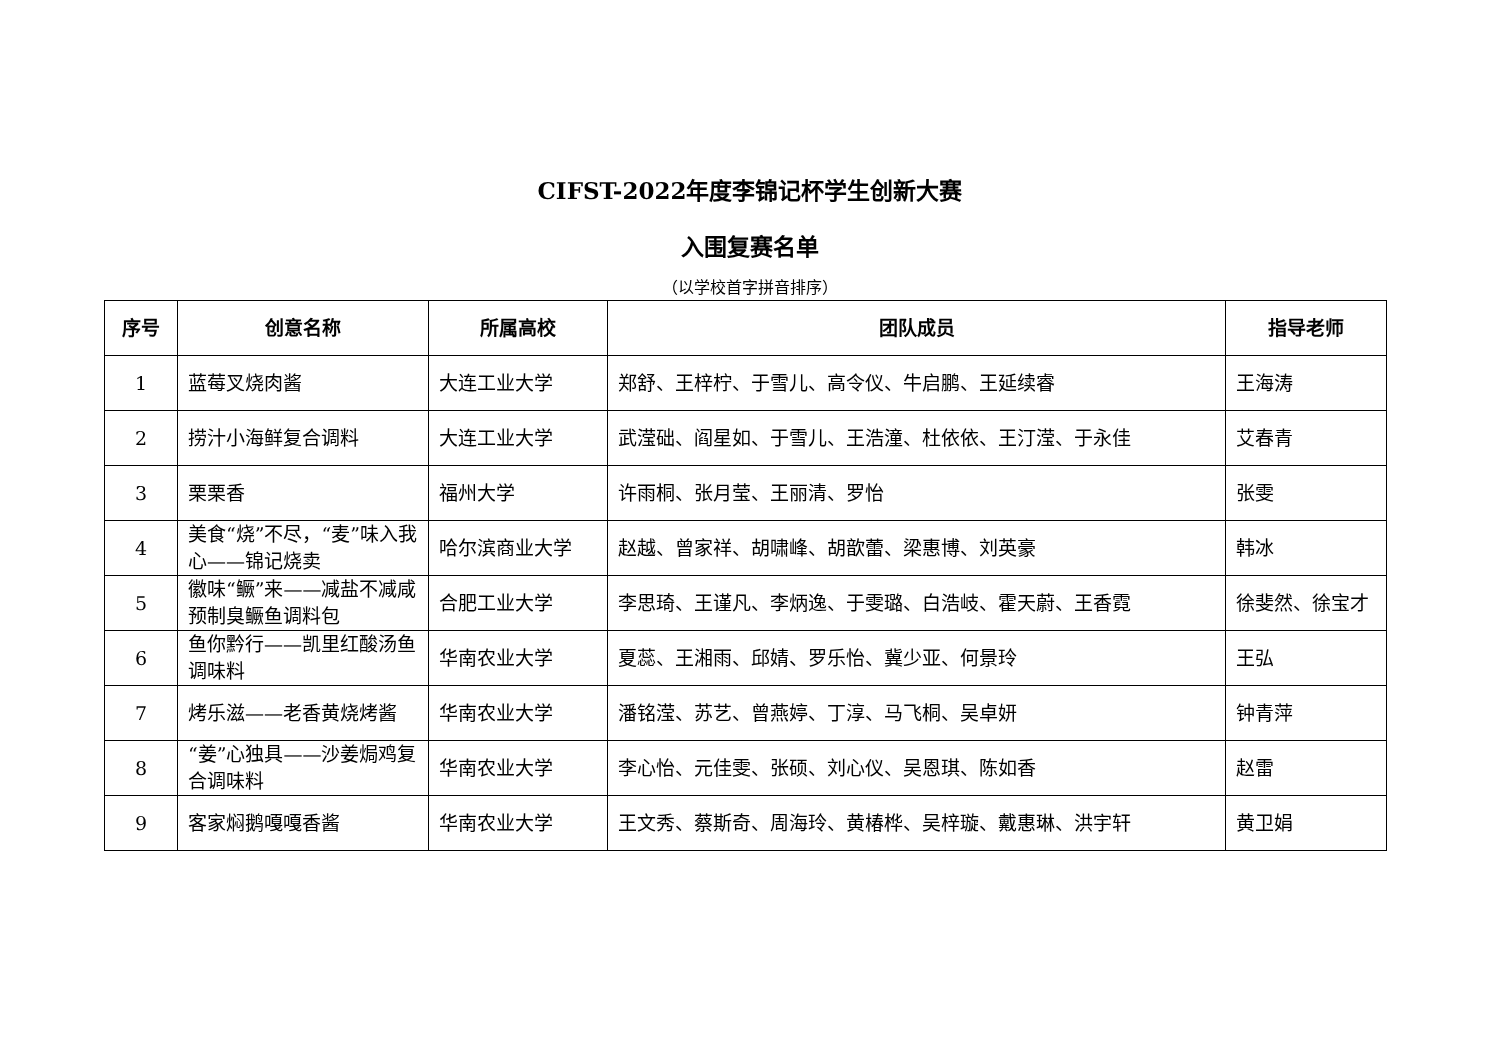CIFST-2022年度李锦记杯学生创新大赛
入围复赛名单
（以学校首字拼音排序）
| 序号 | 创意名称 | 所属高校 | 团队成员 | 指导老师 |
| --- | --- | --- | --- | --- |
| 1 | 蓝莓叉烧肉酱 | 大连工业大学 | 郑舒、王梓柠、于雪儿、高令仪、牛启鹏、王延续睿 | 王海涛 |
| 2 | 捞汁小海鲜复合调料 | 大连工业大学 | 武滢础、阎星如、于雪儿、王浩潼、杜依依、王汀滢、于永佳 | 艾春青 |
| 3 | 栗栗香 | 福州大学 | 许雨桐、张月莹、王丽清、罗怡 | 张雯 |
| 4 | 美食“烧”不尽，“麦”味入我心——锦记烧卖 | 哈尔滨商业大学 | 赵越、曾家祥、胡啸峰、胡歆蕾、梁惠博、刘英豪 | 韩冰 |
| 5 | 徽味“鳜”来——减盐不减咸预制臭鳜鱼调料包 | 合肥工业大学 | 李思琦、王谨凡、李炳逸、于雯璐、白浩岐、霍天蔚、王香霓 | 徐斐然、徐宝才 |
| 6 | 鱼你黔行——凯里红酸汤鱼调味料 | 华南农业大学 | 夏蕊、王湘雨、邱婧、罗乐怡、冀少亚、何景玲 | 王弘 |
| 7 | 烤乐滋——老香黄烧烤酱 | 华南农业大学 | 潘铭滢、苏艺、曾燕婷、丁淳、马飞桐、吴卓妍 | 钟青萍 |
| 8 | “姜”心独具——沙姜焗鸡复合调味料 | 华南农业大学 | 李心怡、元佳雯、张硕、刘心仪、吴恩琪、陈如香 | 赵雷 |
| 9 | 客家焖鹅嘎嘎香酱 | 华南农业大学 | 王文秀、蔡斯奇、周海玲、黄椿桦、吴梓璇、戴惠琳、洪宇轩 | 黄卫娟 |